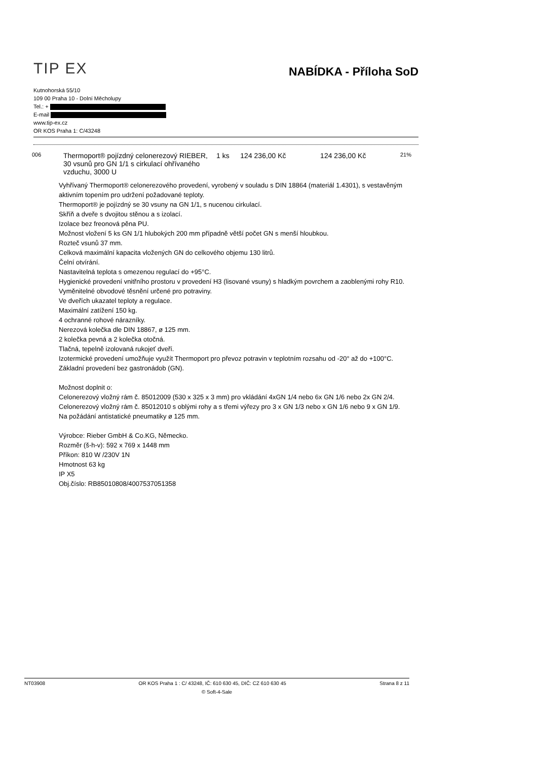TIP EX
NABÍDKA - Příloha SoD
Kutnohorská 55/10
109 00 Praha 10 - Dolní Měcholupy
Tel.: +
E-mail
www.tip-ex.cz
OR KOS Praha 1: C/43248
| 006 | Thermoport® pojízdný celonerezový RIEBER, 30 vsunů pro GN 1/1 s cirkulací ohřívaného vzduchu, 3000 U | 1 ks | 124 236,00 Kč | 124 236,00 Kč | 21% |
Vyhřívaný Thermoport® celonerezového provedení, vyrobený v souladu s DIN 18864 (materiál 1.4301), s vestavěným aktivním topením pro udržení požadované teploty.
Thermoport® je pojízdný se 30 vsuny na GN 1/1, s nucenou cirkulací.
Skříň a dveře s dvojitou stěnou a s izolací.
Izolace bez freonová pěna PU.
Možnost vložení 5 ks GN 1/1 hlubokých 200 mm případně větší počet GN s menší hloubkou.
Rozteč vsunů 37 mm.
Celková maximální kapacita vložených GN do celkového objemu 130 litrů.
Čelní otvírání.
Nastavitelná teplota s omezenou regulací do +95°C.
Hygienické provedení vnitřního prostoru v provedení H3 (lisované vsuny) s hladkým povrchem a zaoblenými rohy R10.
Vyměnitelné obvodové těsnění určené pro potraviny.
Ve dveřích ukazatel teploty a regulace.
Maximální zatížení 150 kg.
4 ochranné rohové nárazníky.
Nerezová kolečka dle DIN 18867, ø 125 mm.
2 kolečka pevná a 2 kolečka otočná.
Tlačná, tepelně izolovaná rukojeť dveří.
Izotermické provedení umožňuje využít Thermoport pro převoz potravin v teplotním rozsahu od -20° až do +100°C.
Základní provedení bez gastronádob (GN).
Možnost doplnit o:
Celonerezový vložný rám č. 85012009 (530 x 325 x 3 mm) pro vkládání 4xGN 1/4 nebo 6x GN 1/6 nebo 2x GN 2/4.
Celonerezový vložný rám č. 85012010 s oblými rohy a s třemi výřezy pro 3 x GN 1/3 nebo x GN 1/6 nebo 9 x GN 1/9.
Na požádání antistatické pneumatiky ø 125 mm.
Výrobce: Rieber GmbH & Co.KG, Německo.
Rozměr (š-h-v): 592 x 769 x 1448 mm
Příkon: 810 W /230V 1N
Hmotnost 63 kg
IP X5
Obj.číslo: RB85010808/4007537051358
NT03908 OR KOS Praha 1 : C/ 43248, IČ: 610 630 45, DIČ: CZ 610 630 45 Strana 8 z 11
© Soft-4-Sale